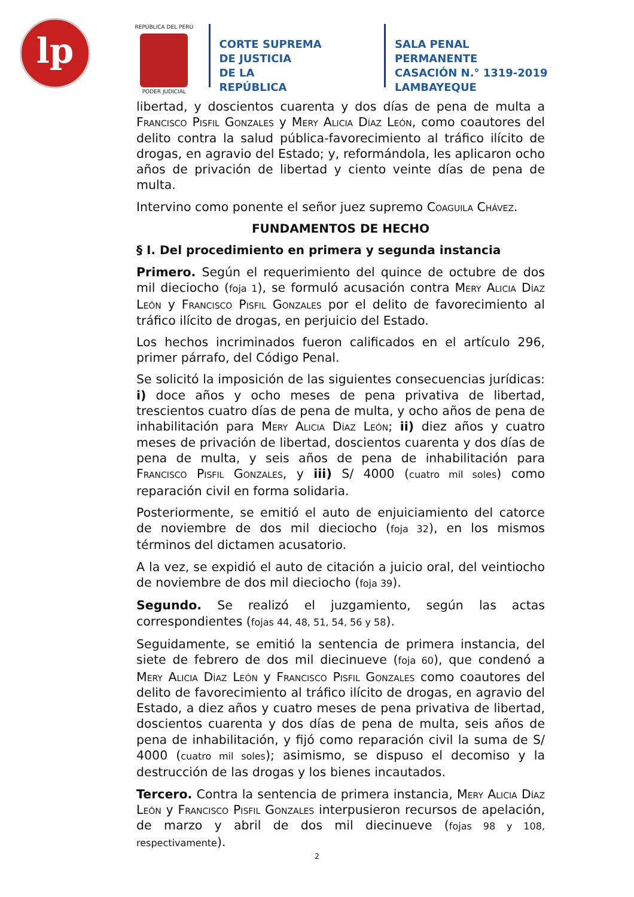lp
REPÚBLICA DEL PERÚ
PODER JUDICIAL
CORTE SUPREMA
DE JUSTICIA
DE LA REPÚBLICA
SALA PENAL PERMANENTE
CASACIÓN N.° 1319-2019
LAMBAYEQUE
libertad, y doscientos cuarenta y dos días de pena de multa a Francisco Pisfil Gonzales y Mery Alicia Díaz León, como coautores del delito contra la salud pública-favorecimiento al tráfico ilícito de drogas, en agravio del Estado; y, reformándola, les aplicaron ocho años de privación de libertad y ciento veinte días de pena de multa.
Intervino como ponente el señor juez supremo Coaguila Chávez.
FUNDAMENTOS DE HECHO
§ I. Del procedimiento en primera y segunda instancia
Primero. Según el requerimiento del quince de octubre de dos mil dieciocho (foja 1), se formuló acusación contra Mery Alicia Díaz León y Francisco Pisfil Gonzales por el delito de favorecimiento al tráfico ilícito de drogas, en perjuicio del Estado.
Los hechos incriminados fueron calificados en el artículo 296, primer párrafo, del Código Penal.
Se solicitó la imposición de las siguientes consecuencias jurídicas: i) doce años y ocho meses de pena privativa de libertad, trescientos cuatro días de pena de multa, y ocho años de pena de inhabilitación para Mery Alicia Díaz León; ii) diez años y cuatro meses de privación de libertad, doscientos cuarenta y dos días de pena de multa, y seis años de pena de inhabilitación para Francisco Pisfil Gonzales, y iii) S/ 4000 (cuatro mil soles) como reparación civil en forma solidaria.
Posteriormente, se emitió el auto de enjuiciamiento del catorce de noviembre de dos mil dieciocho (foja 32), en los mismos términos del dictamen acusatorio.
A la vez, se expidió el auto de citación a juicio oral, del veintiocho de noviembre de dos mil dieciocho (foja 39).
Segundo. Se realizó el juzgamiento, según las actas correspondientes (fojas 44, 48, 51, 54, 56 y 58).
Seguidamente, se emitió la sentencia de primera instancia, del siete de febrero de dos mil diecinueve (foja 60), que condenó a Mery Alicia Díaz León y Francisco Pisfil Gonzales como coautores del delito de favorecimiento al tráfico ilícito de drogas, en agravio del Estado, a diez años y cuatro meses de pena privativa de libertad, doscientos cuarenta y dos días de pena de multa, seis años de pena de inhabilitación, y fijó como reparación civil la suma de S/ 4000 (cuatro mil soles); asimismo, se dispuso el decomiso y la destrucción de las drogas y los bienes incautados.
Tercero. Contra la sentencia de primera instancia, Mery Alicia Díaz León y Francisco Pisfil Gonzales interpusieron recursos de apelación, de marzo y abril de dos mil diecinueve (fojas 98 y 108, respectivamente).
2